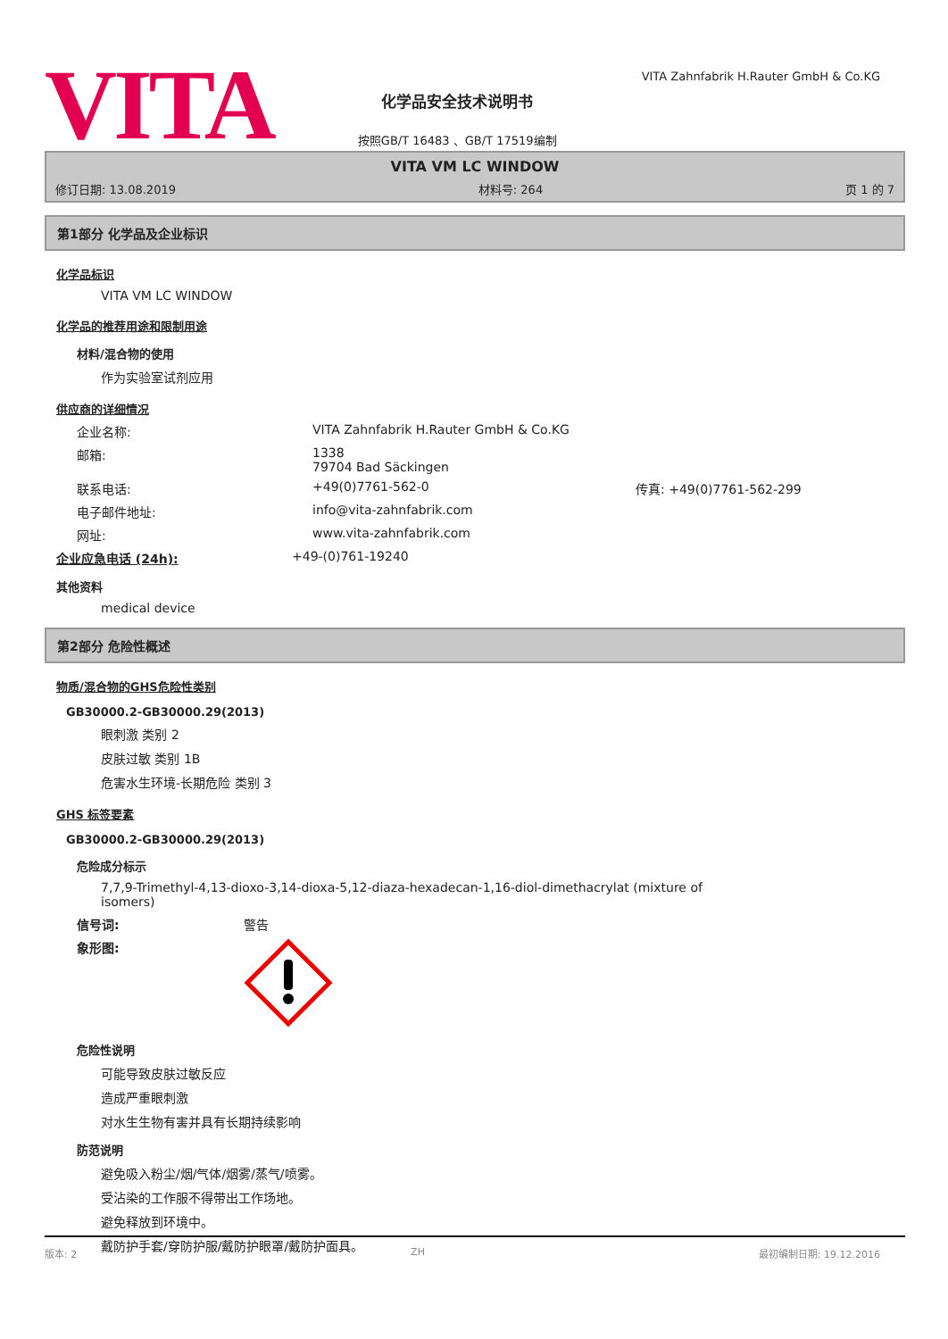VITA
化学品安全技术说明书
按照GB/T 16483 、GB/T 17519编制
VITA Zahnfabrik H.Rauter GmbH & Co.KG
VITA VM LC WINDOW
修订日期: 13.08.2019 材料号: 264 页 1 的 7
第1部分 化学品及企业标识
化学品标识
VITA VM LC WINDOW
化学品的推荐用途和限制用途
材料/混合物的使用
作为实验室试剂应用
供应商的详细情况
企业名称: VITA Zahnfabrik H.Rauter GmbH & Co.KG
邮箱: 1338
79704 Bad Säckingen
联系电话: +49(0)7761-562-0 传真: +49(0)7761-562-299
电子邮件地址: info@vita-zahnfabrik.com
网址: www.vita-zahnfabrik.com
企业应急电话 (24h): +49-(0)761-19240
其他资料
medical device
第2部分 危险性概述
物质/混合物的GHS危险性类别
GB30000.2-GB30000.29(2013)
眼刺激 类别 2
皮肤过敏 类别 1B
危害水生环境-长期危险 类别 3
GHS 标签要素
GB30000.2-GB30000.29(2013)
危险成分标示
7,7,9-Trimethyl-4,13-dioxo-3,14-dioxa-5,12-diaza-hexadecan-1,16-diol-dimethacrylat (mixture of
isomers)
信号词: 警告
象形图:
危险性说明
可能导致皮肤过敏反应
造成严重眼刺激
对水生生物有害并具有长期持续影响
防范说明
避免吸入粉尘/烟/气体/烟雾/蒸气/喷雾。
受沾染的工作服不得带出工作场地。
避免释放到环境中。
戴防护手套/穿防护服/戴防护眼罩/戴防护面具。
版本: 2 ZH 最初编制日期: 19.12.2016